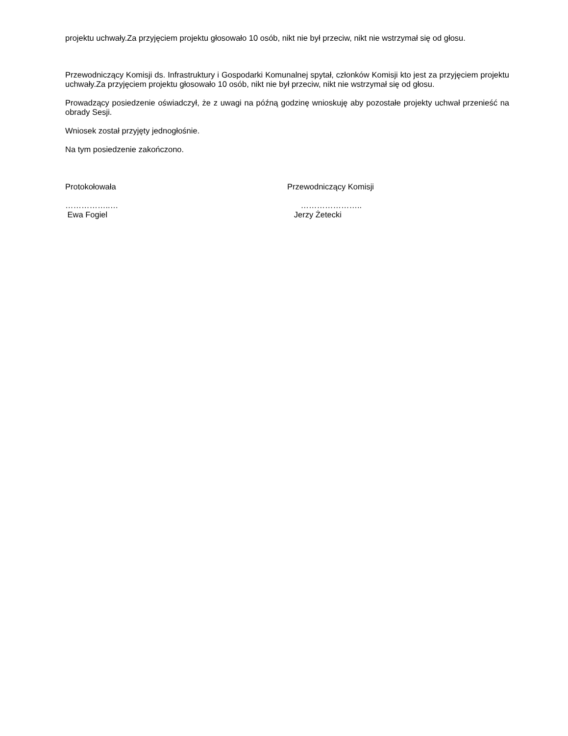projektu uchwały.Za przyjęciem projektu głosowało 10 osób, nikt nie był przeciw, nikt nie wstrzymał się od głosu.
Przewodniczący Komisji ds. Infrastruktury i Gospodarki Komunalnej spytał, członków Komisji kto jest za przyjęciem projektu uchwały.Za przyjęciem projektu głosowało 10 osób, nikt nie był przeciw, nikt nie wstrzymał się od głosu.
Prowadzący posiedzenie oświadczył, że z uwagi na późną godzinę wnioskuję aby pozostałe projekty uchwał przenieść na obrady Sesji.
Wniosek został przyjęty jednogłośnie.
Na tym posiedzenie zakończono.
Protokołowała Przewodniczący Komisji
……………..…
Ewa Fogiel
…………………..
Jerzy Żetecki